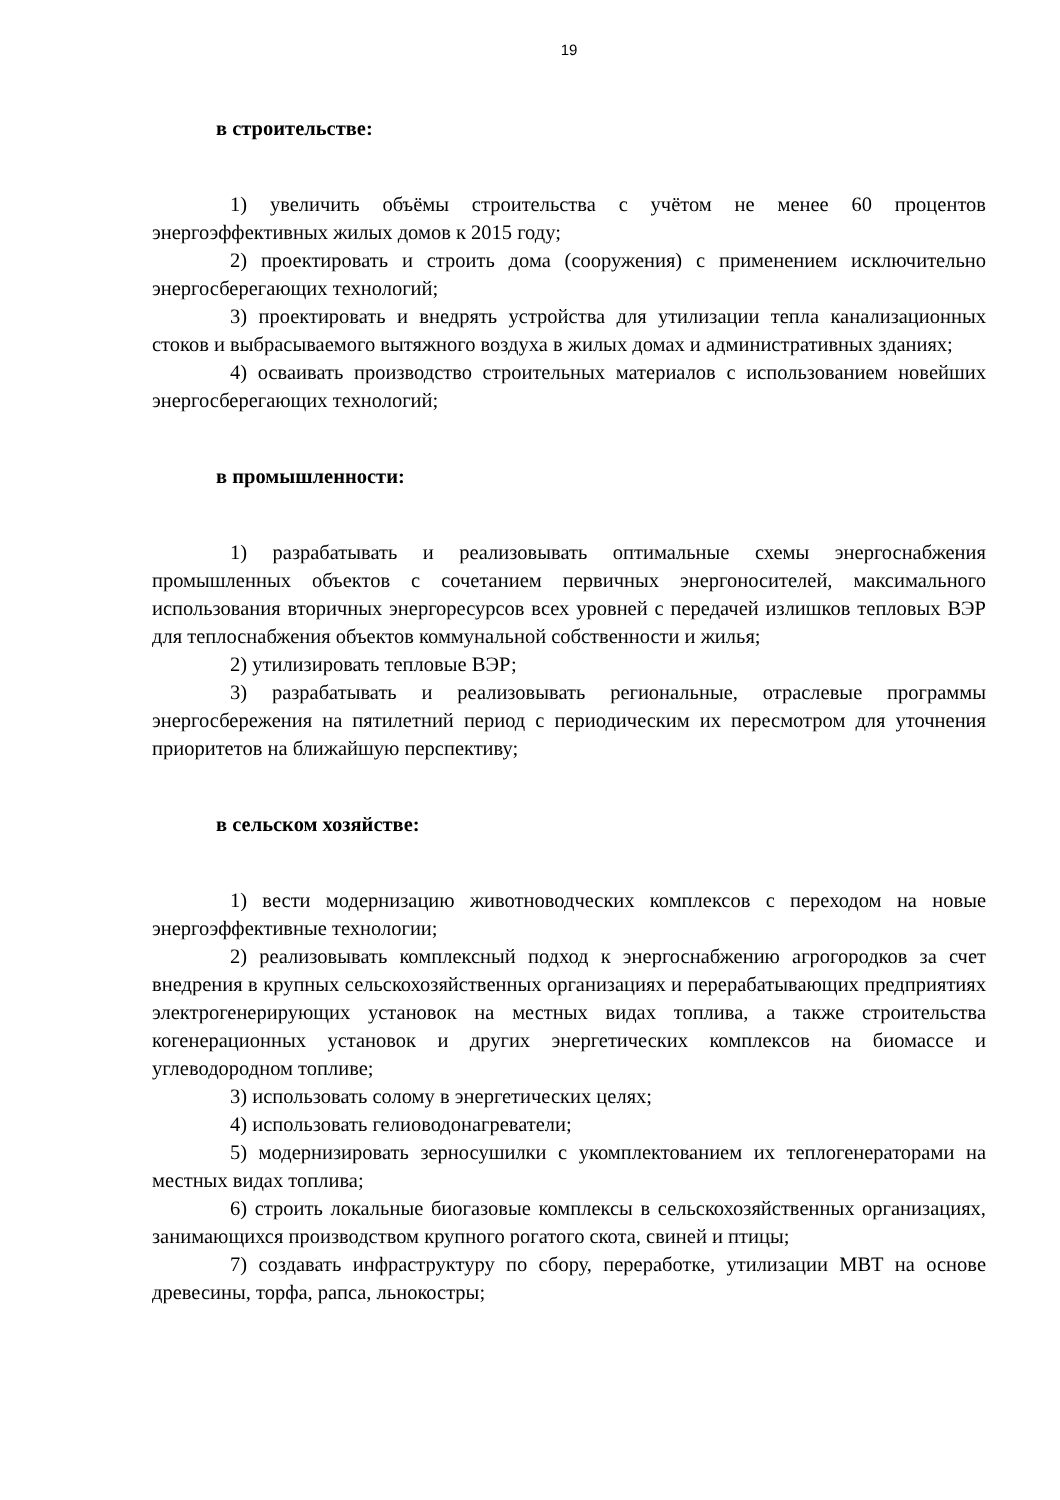19
в строительстве:
1) увеличить объёмы строительства с учётом не менее 60 процентов энергоэффективных жилых домов к 2015 году;
2) проектировать и строить дома (сооружения) с применением исключительно энергосберегающих технологий;
3) проектировать и внедрять устройства для утилизации тепла канализационных стоков и выбрасываемого вытяжного воздуха в жилых домах и административных зданиях;
4) осваивать производство строительных материалов с использованием новейших энергосберегающих технологий;
в промышленности:
1) разрабатывать и реализовывать оптимальные схемы энергоснабжения промышленных объектов с сочетанием первичных энергоносителей, максимального использования вторичных энергоресурсов всех уровней с передачей излишков тепловых ВЭР для теплоснабжения объектов коммунальной собственности и жилья;
2) утилизировать тепловые ВЭР;
3) разрабатывать и реализовывать региональные, отраслевые программы энергосбережения на пятилетний период с периодическим их пересмотром для уточнения приоритетов на ближайшую перспективу;
в сельском хозяйстве:
1) вести модернизацию животноводческих комплексов с переходом на новые энергоэффективные технологии;
2) реализовывать комплексный подход к энергоснабжению агрогородков за счет внедрения в крупных сельскохозяйственных организациях и перерабатывающих предприятиях электрогенерирующих установок на местных видах топлива, а также строительства когенерационных установок и других энергетических комплексов на биомассе и углеводородном топливе;
3) использовать солому в энергетических целях;
4) использовать гелиоводонагреватели;
5) модернизировать зерносушилки с укомплектованием их теплогенераторами на местных видах топлива;
6) строить локальные биогазовые комплексы в сельскохозяйственных организациях, занимающихся производством крупного рогатого скота, свиней и птицы;
7) создавать инфраструктуру по сбору, переработке, утилизации МВТ на основе древесины, торфа, рапса, льнокостры;